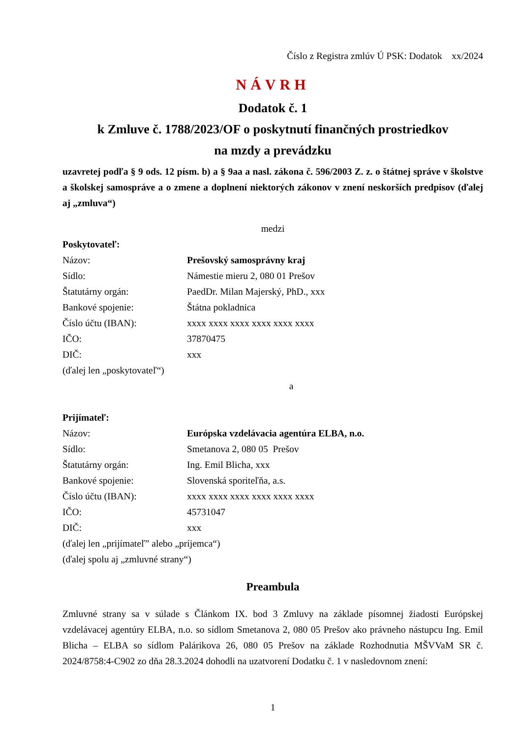Číslo z Registra zmlúv Ú PSK: Dodatok xx/2024
NÁVRH
Dodatok č. 1
k Zmluve č. 1788/2023/OF o poskytnutí finančných prostriedkov
na mzdy a prevádzku
uzavretej podľa § 9 ods. 12 písm. b) a § 9aa a nasl. zákona č. 596/2003 Z. z. o štátnej správe v školstve a školskej samospráve a o zmene a doplnení niektorých zákonov v znení neskorších predpisov (ďalej aj „zmluva“)
medzi
Poskytovateľ:
| Názov: | Prešovský samosprávny kraj |
| Sídlo: | Námestie mieru 2, 080 01 Prešov |
| Štatutárny orgán: | PaedDr. Milan Majerský, PhD., xxx |
| Bankové spojenie: | Štátna pokladnica |
| Číslo účtu (IBAN): | xxxx xxxx xxxx xxxx xxxx xxxx |
| IČO: | 37870475 |
| DIČ: | xxx |
(ďalej len „poskytovateľ“)
a
Prijímateľ:
| Názov: | Európska vzdelávacia agentúra ELBA, n.o. |
| Sídlo: | Smetanova 2, 080 05 Prešov |
| Štatutárny orgán: | Ing. Emil Blicha, xxx |
| Bankové spojenie: | Slovenská sporiteľňa, a.s. |
| Číslo účtu (IBAN): | xxxx xxxx xxxx xxxx xxxx xxxx |
| IČO: | 45731047 |
| DIČ: | xxx |
(ďalej len „prijímateľ” alebo „príjemca“)
(ďalej spolu aj „zmluvné strany“)
Preambula
Zmluvné strany sa v súlade s Článkom IX. bod 3 Zmluvy na základe písomnej žiadosti Európskej vzdelávacej agentúry ELBA, n.o. so sídlom Smetanova 2, 080 05 Prešov ako právneho nástupcu Ing. Emil Blicha – ELBA so sídlom Palárikova 26, 080 05 Prešov na základe Rozhodnutia MŠVVaM SR č. 2024/8758:4-C902 zo dňa 28.3.2024 dohodli na uzatvorení Dodatku č. 1 v nasledovnom znení:
1